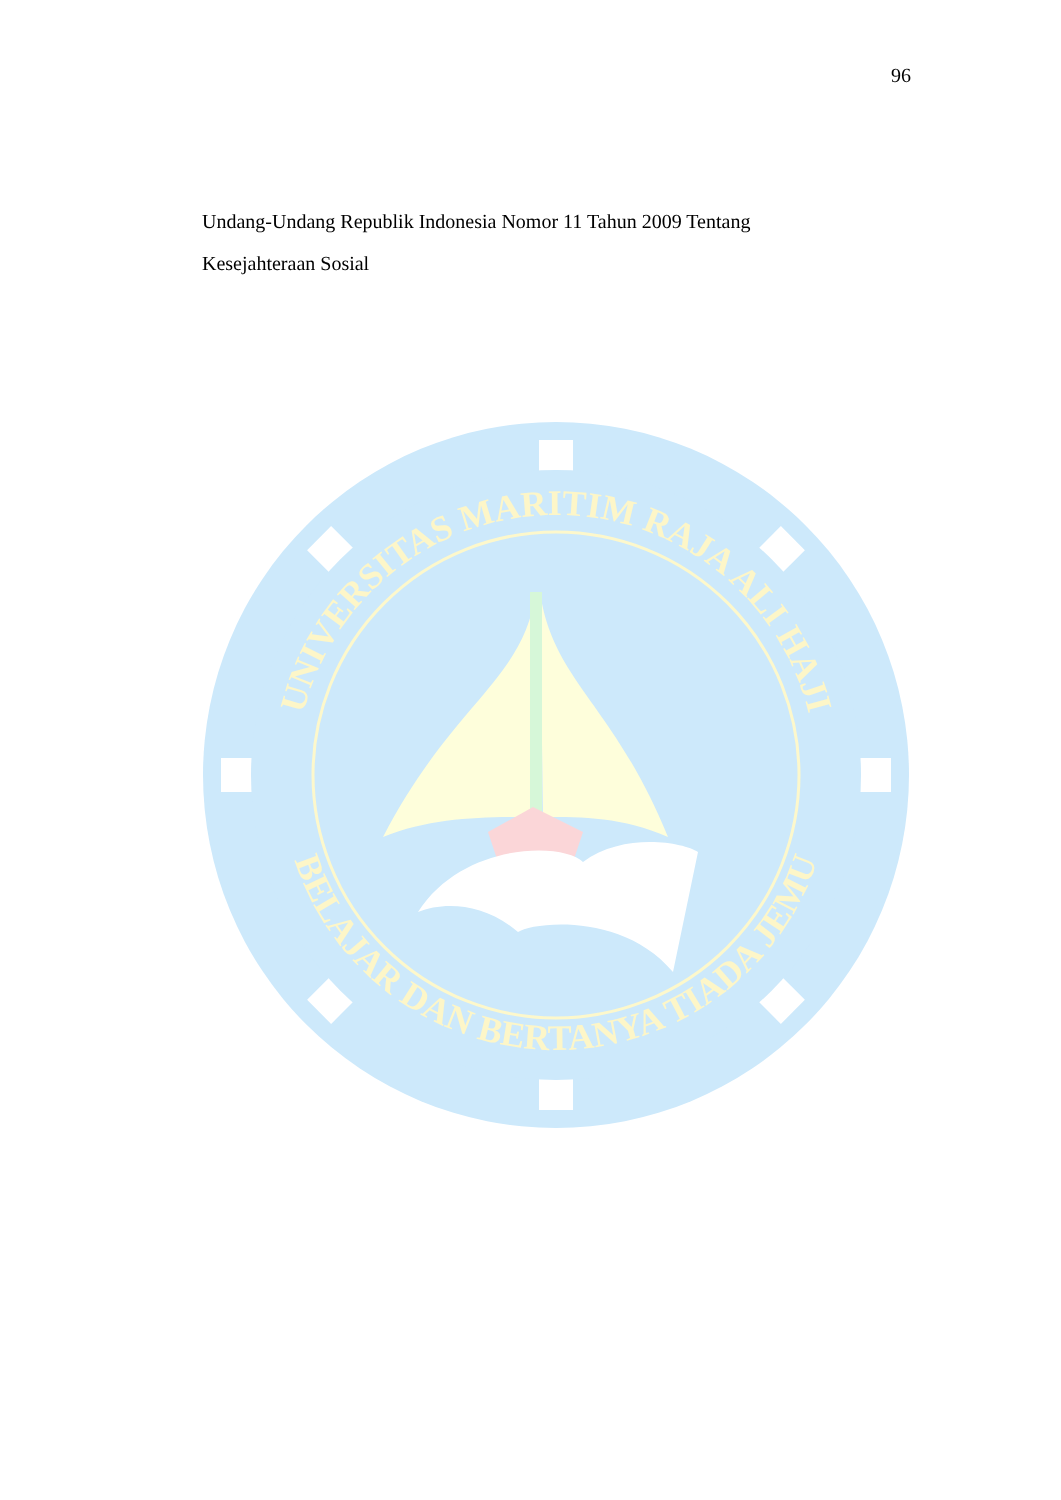96
Undang-Undang Republik Indonesia Nomor 11 Tahun 2009 Tentang Kesejahteraan Sosial
UNIVERSITAS MARITIM RAJA ALI HAJI
BELAJAR DAN BERTANYA TIADA JEMU